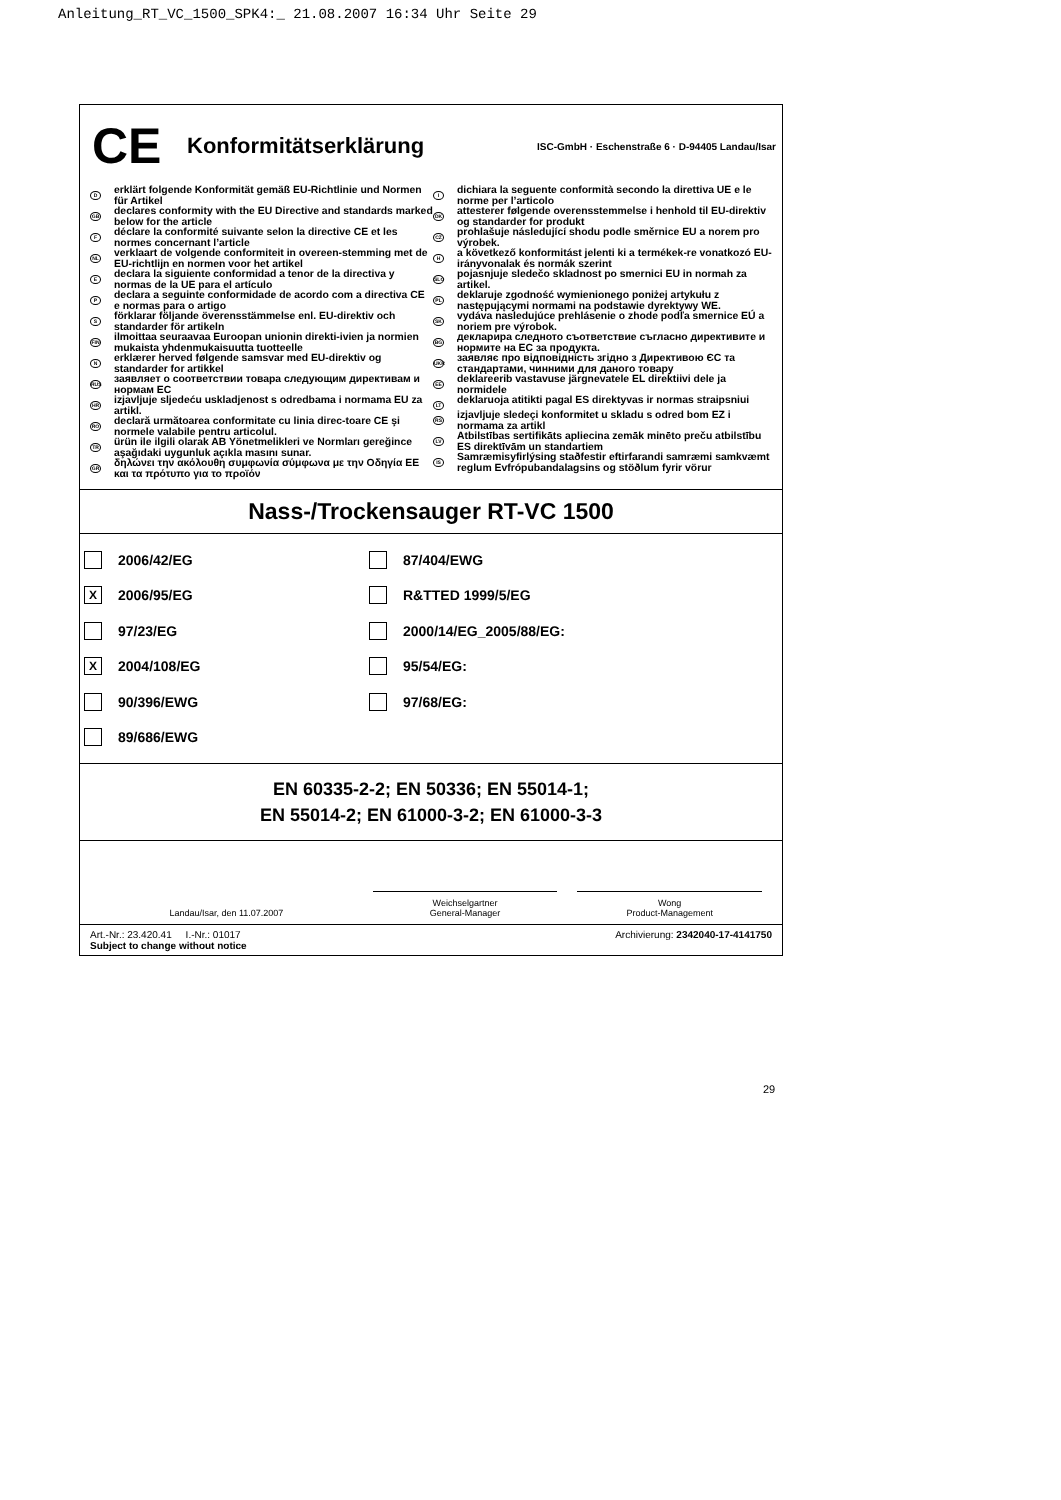Anleitung_RT_VC_1500_SPK4:_ 21.08.2007 16:34 Uhr Seite 29
CE
Konformitätserklärung
ISC-GmbH · Eschenstraße 6 · D-94405 Landau/Isar
D
erklärt folgende Konformität gemäß EU-Richtlinie und Normen für Artikel
GB
declares conformity with the EU Directive and standards marked below for the article
F
déclare la conformité suivante selon la directive CE et les normes concernant l’article
NL
verklaart de volgende conformiteit in overeen-stemming met de EU-richtlijn en normen voor het artikel
E
declara la siguiente conformidad a tenor de la directiva y normas de la UE para el artículo
P
declara a seguinte conformidade de acordo com a directiva CE e normas para o artigo
S
förklarar följande överensstämmelse enl. EU-direktiv och standarder för artikeln
FIN
ilmoittaa seuraavaa Euroopan unionin direkti-ivien ja normien mukaista yhdenmukaisuutta tuotteelle
N
erklærer herved følgende samsvar med EU-direktiv og standarder for artikkel
RUS
заявляет о соответствии товара следующим директивам и нормам ЕС
HR
izjavljuje sljedeću uskladjenost s odredbama i normama EU za artikl.
RO
declară următoarea conformitate cu linia direc-toare CE şi normele valabile pentru articolul.
TR
ürün ile ilgili olarak AB Yönetmelikleri ve Normları gereğince aşağıdaki uygunluk açıkla masını sunar.
GR
δηλώνει την ακόλουθη συμφωνία σύμφωνα με την Οδηγία ΕΕ και τα πρότυπο για το προϊόν
I
dichiara la seguente conformità secondo la direttiva UE e le norme per l’articolo
DK
attesterer følgende overensstemmelse i henhold til EU-direktiv og standarder for produkt
CZ
prohlašuje následující shodu podle směrnice EU a norem pro výrobek.
H
a következő konformitást jelenti ki a termékek-re vonatkozó EU-irányvonalak és normák szerint
SLO
pojasnjuje sledečo skladnost po smernici EU in normah za artikel.
PL
deklaruje zgodność wymienionego poniżej artykułu z następującymi normami na podstawie dyrektywy WE.
SK
vydáva nasledujúce prehlásenie o zhode podľa smernice EÚ a noriem pre výrobok.
BG
декларира следното съответствие съгласно директивите и нормите на ЕС за продукта.
UKR
заявляє про відповідність згідно з Директивою ЄС та стандартами, чинними для даного товару
EE
deklareerib vastavuse järgnevatele EL direktiivi dele ja normidele
LT
deklaruoja atitikti pagal ES direktyvas ir normas straipsniui
RS
izjavljuje sledeçi konformitet u skladu s odred bom EZ i normama za artikl
LV
Atbilstības sertifikāts apliecina zemāk minēto preču atbilstību ES direktīvām un standartiem
IS
Samræmisyfirlýsing staðfestir eftirfarandi samræmi samkvæmt reglum Evfrópubandalagsins og stöðlum fyrir vörur
Nass-/Trockensauger RT-VC 1500
2006/42/EG
87/404/EWG
X 2006/95/EG
R&TTED 1999/5/EG
97/23/EG
2000/14/EG_2005/88/EG:
X 2004/108/EG
95/54/EG:
90/396/EWG
97/68/EG:
89/686/EWG
EN 60335-2-2; EN 50336; EN 55014-1;
EN 55014-2; EN 61000-3-2; EN 61000-3-3
Landau/Isar, den 11.07.2007
Weichselgartner
General-Manager
Wong
Product-Management
Art.-Nr.: 23.420.41 I.-Nr.: 01017
Subject to change without notice
Archivierung: 2342040-17-4141750
29